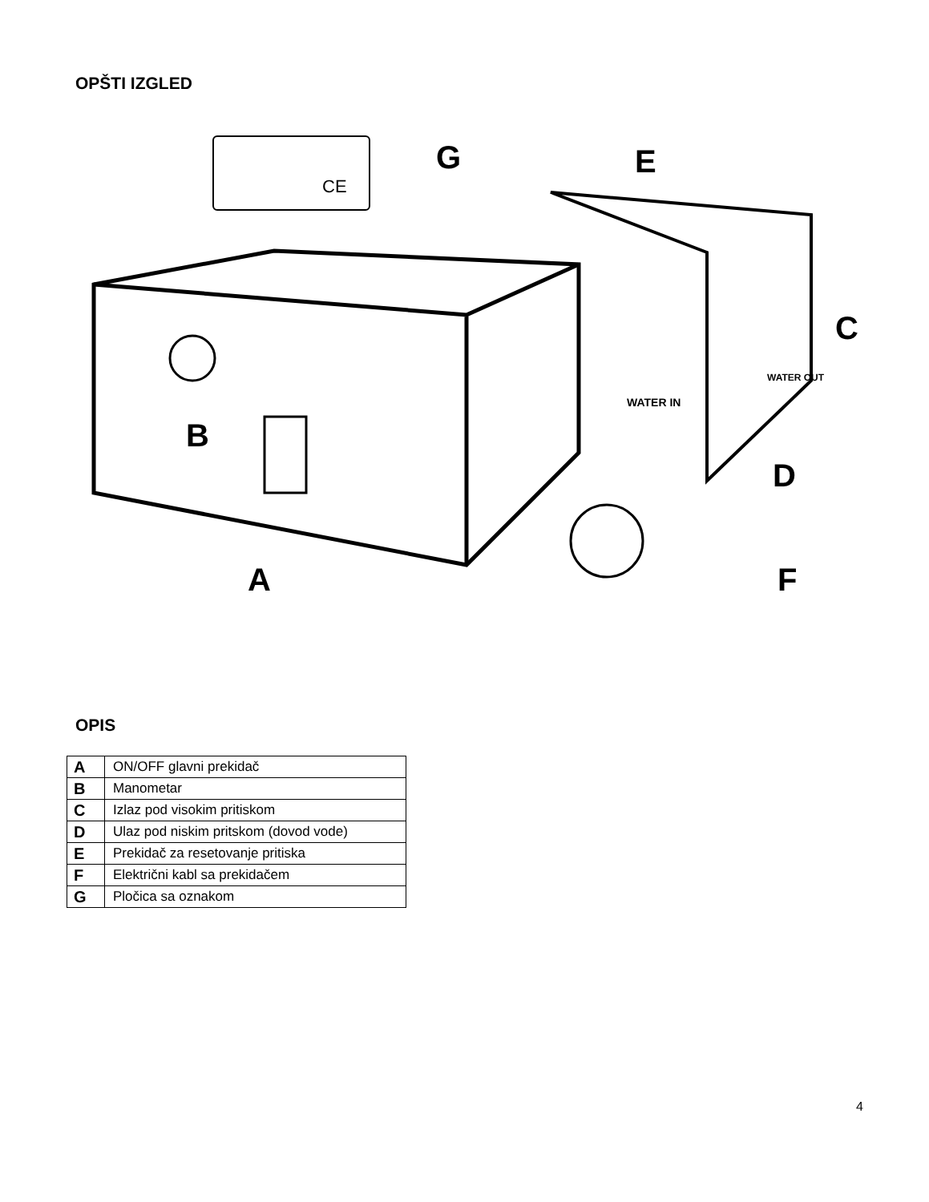OPŠTI IZGLED
G
E
C
B
D
A
F
WATER IN
WATER OUT
CE
OPIS
| A | ON/OFF glavni prekidač |
| B | Manometar |
| C | Izlaz pod visokim pritiskom |
| D | Ulaz pod niskim pritskom (dovod vode) |
| E | Prekidač za resetovanje pritiska |
| F | Električni kabl sa prekidačem |
| G | Pločica sa oznakom |
4